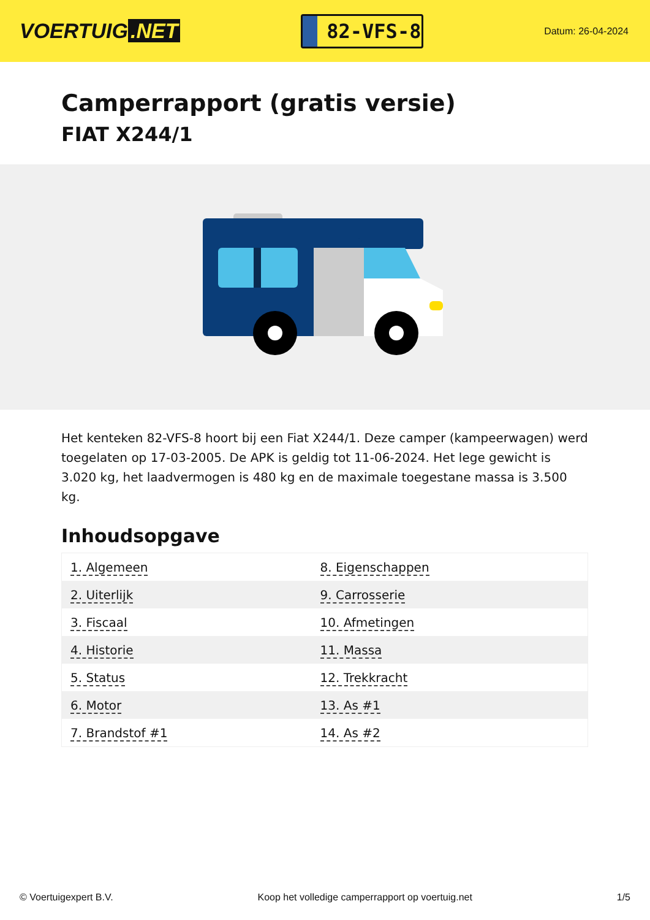VOERTUIG.NET
82-VFS-8
Datum: 26-04-2024
Camperrapport (gratis versie)
FIAT X244/1
Het kenteken 82-VFS-8 hoort bij een Fiat X244/1. Deze camper (kampeerwagen) werd toegelaten op 17-03-2005. De APK is geldig tot 11-06-2024. Het lege gewicht is 3.020 kg, het laadvermogen is 480 kg en de maximale toegestane massa is 3.500 kg.
Inhoudsopgave
| 1. Algemeen | 8. Eigenschappen |
| 2. Uiterlijk | 9. Carrosserie |
| 3. Fiscaal | 10. Afmetingen |
| 4. Historie | 11. Massa |
| 5. Status | 12. Trekkracht |
| 6. Motor | 13. As #1 |
| 7. Brandstof #1 | 14. As #2 |
© Voertuigexpert B.V. Koop het volledige camperrapport op voertuig.net 1/5